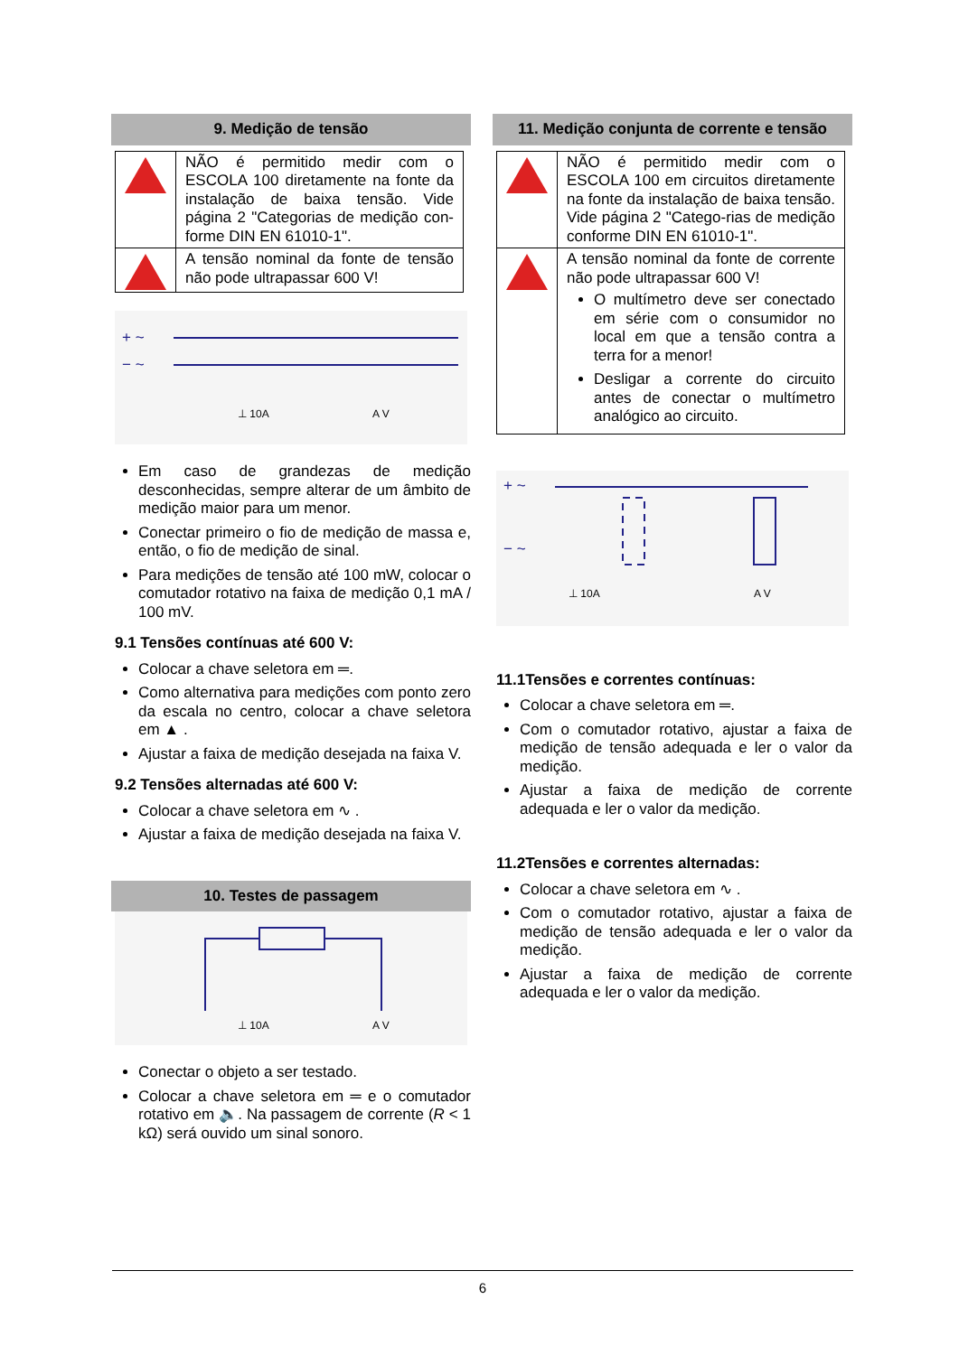9. Medição de tensão
| | NÃO é permitido medir com o ESCOLA 100 diretamente na fonte da instalação de baixa tensão. Vide página 2 "Categorias de medição con-forme DIN EN 61010-1". |
| | A tensão nominal da fonte de tensão não pode ultrapassar 600 V! |
+ ~
− ~
⊥ 10A
A V
Em caso de grandezas de medição desconhecidas, sempre alterar de um âmbito de medição maior para um menor.
Conectar primeiro o fio de medição de massa e, então, o fio de medição de sinal.
Para medições de tensão até 100 mW, colocar o comutador rotativo na faixa de medição 0,1 mA / 100 mV.
9.1 Tensões contínuas até 600 V:
Colocar a chave seletora em ═.
Como alternativa para medições com ponto zero da escala no centro, colocar a chave seletora em ▲ .
Ajustar a faixa de medição desejada na faixa V.
9.2 Tensões alternadas até 600 V:
Colocar a chave seletora em ∿ .
Ajustar a faixa de medição desejada na faixa V.
10. Testes de passagem
⊥ 10A
A V
Conectar o objeto a ser testado.
Colocar a chave seletora em ═ e o comutador rotativo em 🔈. Na passagem de corrente (R < 1 kΩ) será ouvido um sinal sonoro.
11. Medição conjunta de corrente e tensão
| | NÃO é permitido medir com o ESCOLA 100 em circuitos diretamente na fonte da instalação de baixa tensão. Vide página 2 "Catego-rias de medição conforme DIN EN 61010-1". |
| | A tensão nominal da fonte de corrente não pode ultrapassar 600 V! O multímetro deve ser conectado em série com o consumidor no local em que a tensão contra a terra for a menor! Desligar a corrente do circuito antes de conectar o multímetro analógico ao circuito. |
+ ~
− ~
⊥ 10A
A V
11.1Tensões e correntes contínuas:
Colocar a chave seletora em ═.
Com o comutador rotativo, ajustar a faixa de medição de tensão adequada e ler o valor da medição.
Ajustar a faixa de medição de corrente adequada e ler o valor da medição.
11.2Tensões e correntes alternadas:
Colocar a chave seletora em ∿ .
Com o comutador rotativo, ajustar a faixa de medição de tensão adequada e ler o valor da medição.
Ajustar a faixa de medição de corrente adequada e ler o valor da medição.
6